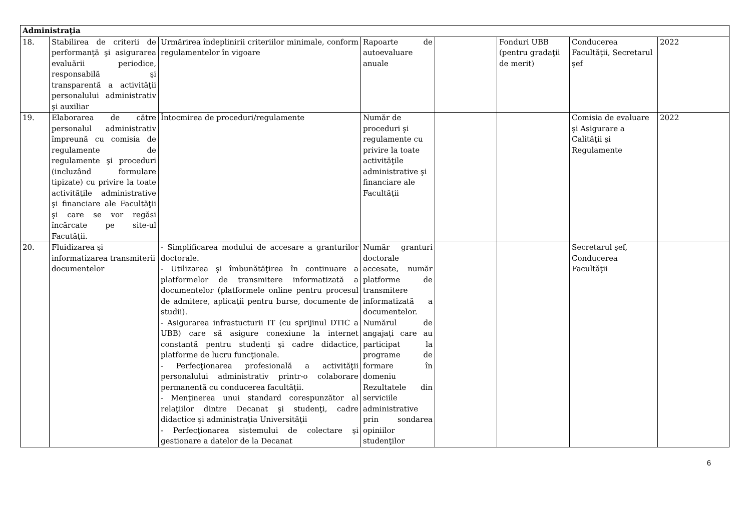| Administraţia | | | | | | | |
| --- | --- | --- | --- | --- | --- | --- | --- |
| 18. | Stabilirea de criterii de performanţă şi asigurarea evaluării periodice, responsabilă şi transparentă a activităţii personalului administrativ şi auxiliar | Urmărirea îndeplinirii criteriilor minimale, conform regulamentelor în vigoare | Rapoarte de autoevaluare anuale | | Fonduri UBB (pentru gradaţii de merit) | Conducerea Facultăţii, Secretarul şef | 2022 |
| 19. | Elaborarea de către personalul administrativ împreună cu comisia de regulamente de regulamente şi proceduri (incluzând formulare tipizate) cu privire la toate activităţile administrative şi financiare ale Facultăţii şi care se vor regăsi încărcate pe site-ul Facutăţii. | Întocmirea de proceduri/regulamente | Număr de proceduri şi regulamente cu privire la toate activităţile administrative şi financiare ale Facultăţii | | | Comisia de evaluare şi Asigurare a Calităţii şi Regulamente | 2022 |
| 20. | Fluidizarea şi informatizarea transmiterii documentelor | - Simplificarea modului de accesare a granturilor doctorale. - Utilizarea şi îmbunătăţirea în continuare a platformelor de transmitere informatizată a documentelor (platformele online pentru procesul de admitere, aplicaţii pentru burse, documente de studii). - Asigurarea infrastucturii IT (cu sprijinul DTIC a UBB) care să asigure conexiune la internet constantă pentru studenţi şi cadre didactice, platforme de lucru funcţionale. - Perfecţionarea profesională a activităţii personalului administrativ printr-o colaborare permanentă cu conducerea facultăţii. - Menţinerea unui standard corespunzător al relaţiilor dintre Decanat şi studenţi, cadre didactice şi administraţia Universităţii - Perfecţionarea sistemului de colectare şi gestionare a datelor de la Decanat | Număr granturi doctorale accesate, număr platforme de transmitere informatizată a documentelor. Numărul de angajaţi care au participat la programe de formare în domeniu Rezultatele din serviciile administrative prin sondarea opiniilor studenţilor | | | Secretarul şef, Conducerea Facultăţii | |
6